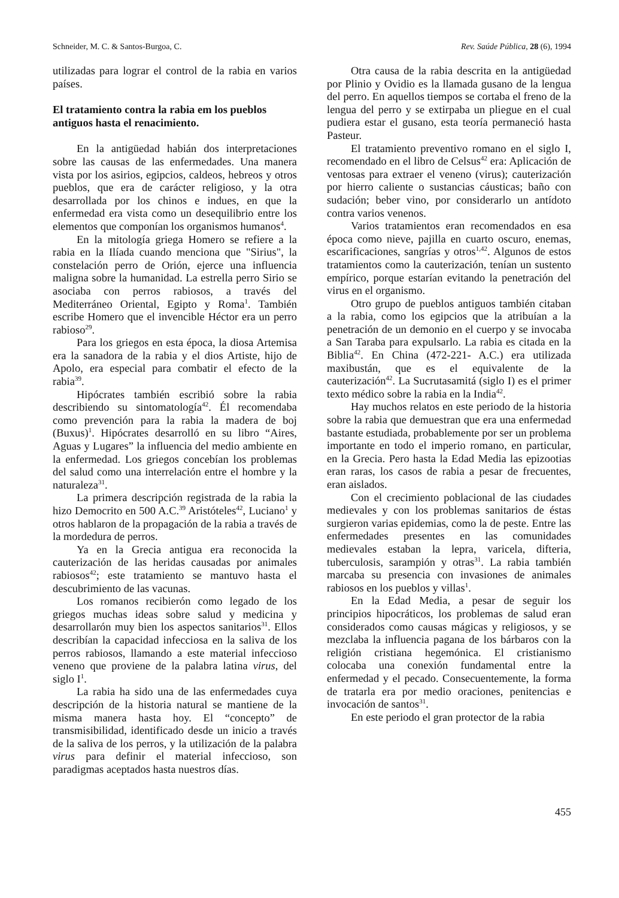Schneider, M. C. & Santos-Burgoa, C. Rev. Saúde Pública, 28 (6), 1994
utilizadas para lograr el control de la rabia en varios países.
El tratamiento contra la rabia em los pueblos antiguos hasta el renacimiento.
En la antigüedad habián dos interpretaciones sobre las causas de las enfermedades. Una manera vista por los asirios, egipcios, caldeos, hebreos y otros pueblos, que era de carácter religioso, y la otra desarrollada por los chinos e indues, en que la enfermedad era vista como un desequilibrio entre los elementos que componían los organismos humanos<sup>4</sup>.
En la mitología griega Homero se refiere a la rabia en la Ilíada cuando menciona que "Sirius", la constelación perro de Orión, ejerce una influencia maligna sobre la humanidad. La estrella perro Sirio se asociaba con perros rabiosos, a través del Mediterráneo Oriental, Egipto y Roma<sup>1</sup>. También escribe Homero que el invencible Héctor era un perro rabioso<sup>29</sup>.
Para los griegos en esta época, la diosa Artemisa era la sanadora de la rabia y el dios Artiste, hijo de Apolo, era especial para combatir el efecto de la rabia<sup>39</sup>.
Hipócrates también escribió sobre la rabia describiendo su sintomatología<sup>42</sup>. Él recomendaba como prevención para la rabia la madera de boj (Buxus)<sup>1</sup>. Hipócrates desarrolló en su libro “Aires, Aguas y Lugares” la influencia del medio ambiente en la enfermedad. Los griegos concebían los problemas del salud como una interrelación entre el hombre y la naturaleza<sup>31</sup>.
La primera descripción registrada de la rabia la hizo Democrito en 500 A.C.<sup>39</sup> Aristóteles<sup>42</sup>, Luciano<sup>1</sup> y otros hablaron de la propagación de la rabia a través de la mordedura de perros.
Ya en la Grecia antigua era reconocida la cauterización de las heridas causadas por animales rabiosos<sup>42</sup>; este tratamiento se mantuvo hasta el descubrimiento de las vacunas.
Los romanos recibierón como legado de los griegos muchas ideas sobre salud y medicina y desarrollarón muy bien los aspectos sanitarios<sup>31</sup>. Ellos describían la capacidad infecciosa en la saliva de los perros rabiosos, llamando a este material infeccioso veneno que proviene de la palabra latina virus, del siglo I<sup>1</sup>.
La rabia ha sido una de las enfermedades cuya descripción de la historia natural se mantiene de la misma manera hasta hoy. El “concepto” de transmisibilidad, identificado desde un inicio a través de la saliva de los perros, y la utilización de la palabra virus para definir el material infeccioso, son paradigmas aceptados hasta nuestros días.
Otra causa de la rabia descrita en la antigüedad por Plinio y Ovidio es la llamada gusano de la lengua del perro. En aquellos tiempos se cortaba el freno de la lengua del perro y se extirpaba un pliegue en el cual pudiera estar el gusano, esta teoría permaneció hasta Pasteur.
El tratamiento preventivo romano en el siglo I, recomendado en el libro de Celsus<sup>42</sup> era: Aplicación de ventosas para extraer el veneno (virus); cauterización por hierro caliente o sustancias cáusticas; baño con sudación; beber vino, por considerarlo un antídoto contra varios venenos.
Varios tratamientos eran recomendados en esa época como nieve, pajilla en cuarto oscuro, enemas, escarificaciones, sangrías y otros<sup>1,42</sup>. Algunos de estos tratamientos como la cauterización, tenían un sustento empírico, porque estarían evitando la penetración del virus en el organismo.
Otro grupo de pueblos antiguos también citaban a la rabia, como los egipcios que la atribuían a la penetración de un demonio en el cuerpo y se invocaba a San Taraba para expulsarlo. La rabia es citada en la Biblia<sup>42</sup>. En China (472-221- A.C.) era utilizada maxibustán, que es el equivalente de la cauterización<sup>42</sup>. La Sucrutasamitá (siglo I) es el primer texto médico sobre la rabia en la India<sup>42</sup>.
Hay muchos relatos en este periodo de la historia sobre la rabia que demuestran que era una enfermedad bastante estudiada, probablemente por ser un problema importante en todo el imperio romano, en particular, en la Grecia. Pero hasta la Edad Media las epizootias eran raras, los casos de rabia a pesar de frecuentes, eran aislados.
Con el crecimiento poblacional de las ciudades medievales y con los problemas sanitarios de éstas surgieron varias epidemias, como la de peste. Entre las enfermedades presentes en las comunidades medievales estaban la lepra, varicela, difteria, tuberculosis, sarampión y otras<sup>31</sup>. La rabia también marcaba su presencia con invasiones de animales rabiosos en los pueblos y villas<sup>1</sup>.
En la Edad Media, a pesar de seguir los principios hipocráticos, los problemas de salud eran considerados como causas mágicas y religiosos, y se mezclaba la influencia pagana de los bárbaros con la religión cristiana hegemónica. El cristianismo colocaba una conexión fundamental entre la enfermedad y el pecado. Consecuentemente, la forma de tratarla era por medio oraciones, penitencias e invocación de santos<sup>31</sup>.
En este periodo el gran protector de la rabia
455